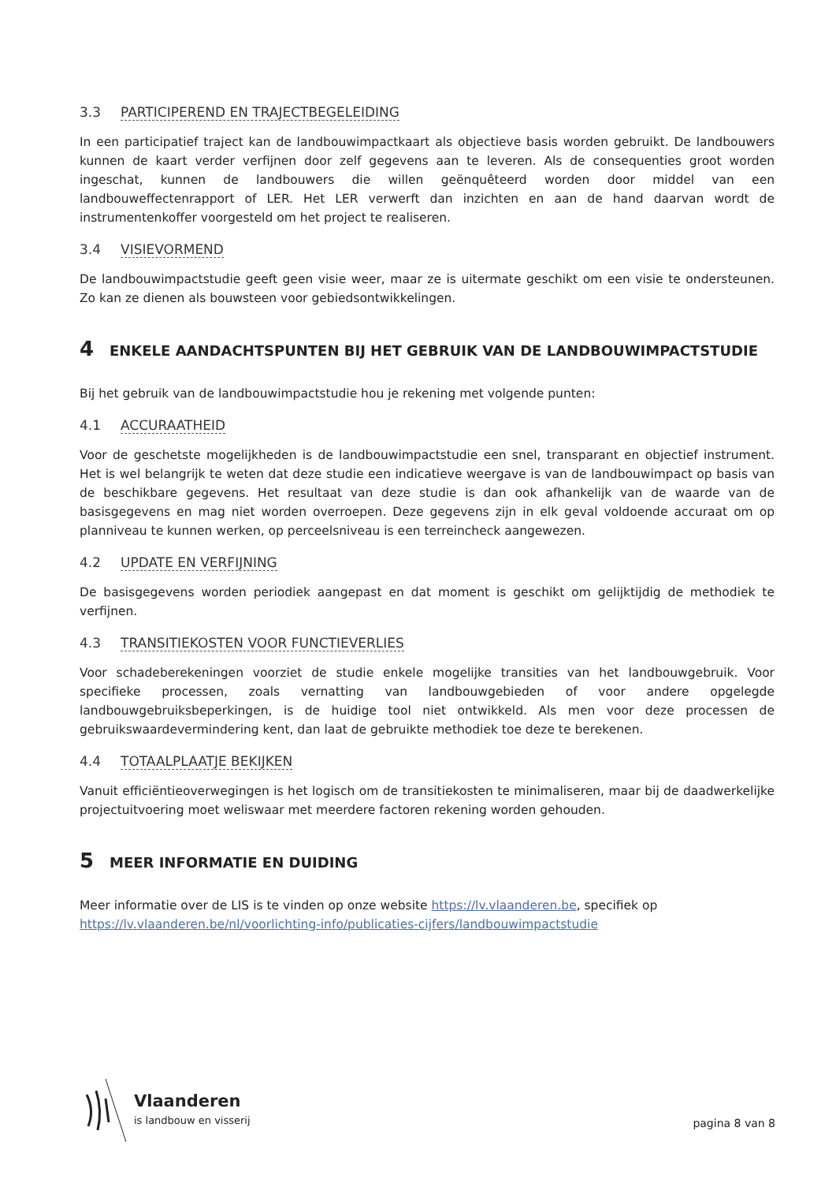3.3 PARTICIPEREND EN TRAJECTBEGELEIDING
In een participatief traject kan de landbouwimpactkaart als objectieve basis worden gebruikt. De landbouwers kunnen de kaart verder verfijnen door zelf gegevens aan te leveren. Als de consequenties groot worden ingeschat, kunnen de landbouwers die willen geënquêteerd worden door middel van een landbouweffectenrapport of LER. Het LER verwerft dan inzichten en aan de hand daarvan wordt de instrumentenkoffer voorgesteld om het project te realiseren.
3.4 VISIEVORMEND
De landbouwimpactstudie geeft geen visie weer, maar ze is uitermate geschikt om een visie te ondersteunen. Zo kan ze dienen als bouwsteen voor gebiedsontwikkelingen.
4 ENKELE AANDACHTSPUNTEN BIJ HET GEBRUIK VAN DE LANDBOUWIMPACTSTUDIE
Bij het gebruik van de landbouwimpactstudie hou je rekening met volgende punten:
4.1 ACCURAATHEID
Voor de geschetste mogelijkheden is de landbouwimpactstudie een snel, transparant en objectief instrument. Het is wel belangrijk te weten dat deze studie een indicatieve weergave is van de landbouwimpact op basis van de beschikbare gegevens. Het resultaat van deze studie is dan ook afhankelijk van de waarde van de basisgegevens en mag niet worden overroepen. Deze gegevens zijn in elk geval voldoende accuraat om op planniveau te kunnen werken, op perceelsniveau is een terreincheck aangewezen.
4.2 UPDATE EN VERFIJNING
De basisgegevens worden periodiek aangepast en dat moment is geschikt om gelijktijdig de methodiek te verfijnen.
4.3 TRANSITIEKOSTEN VOOR FUNCTIEVERLIES
Voor schadeberekeningen voorziet de studie enkele mogelijke transities van het landbouwgebruik. Voor specifieke processen, zoals vernatting van landbouwgebieden of voor andere opgelegde landbouwgebruiksbeperkingen, is de huidige tool niet ontwikkeld. Als men voor deze processen de gebruikswaardevermindering kent, dan laat de gebruikte methodiek toe deze te berekenen.
4.4 TOTAALPLAATJE BEKIJKEN
Vanuit efficiëntieoverwegingen is het logisch om de transitiekosten te minimaliseren, maar bij de daadwerkelijke projectuitvoering moet weliswaar met meerdere factoren rekening worden gehouden.
5 MEER INFORMATIE EN DUIDING
Meer informatie over de LIS is te vinden op onze website https://lv.vlaanderen.be, specifiek op https://lv.vlaanderen.be/nl/voorlichting-info/publicaties-cijfers/landbouwimpactstudie
Vlaanderen
is landbouw en visserij
pagina 8 van 8